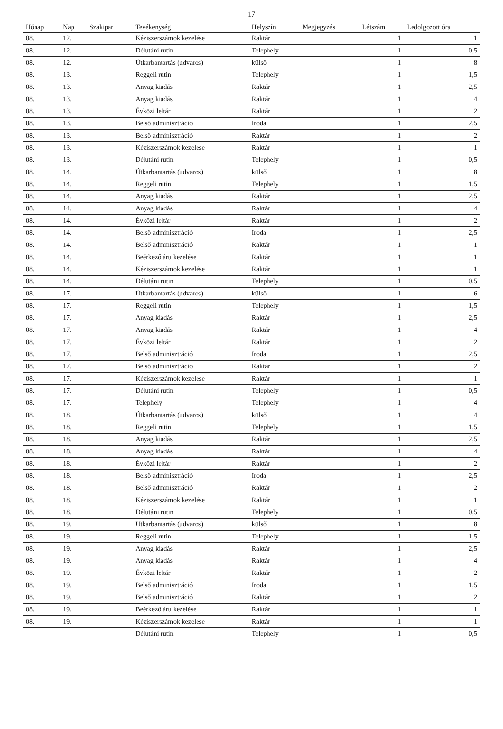17
| Hónap | Nap | Szakipar | Tevékenység | Helyszín | Megjegyzés | Létszám | Ledolgozott óra |
| --- | --- | --- | --- | --- | --- | --- | --- |
| 08. | 12. | | Kéziszerszámok kezelése | Raktár | | 1 | 1 |
| 08. | 12. | | Délutáni rutin | Telephely | | 1 | 0,5 |
| 08. | 12. | | Útkarbantartás (udvaros) | külső | | 1 | 8 |
| 08. | 13. | | Reggeli rutin | Telephely | | 1 | 1,5 |
| 08. | 13. | | Anyag kiadás | Raktár | | 1 | 2,5 |
| 08. | 13. | | Anyag kiadás | Raktár | | 1 | 4 |
| 08. | 13. | | Évközi leltár | Raktár | | 1 | 2 |
| 08. | 13. | | Belső adminisztráció | Iroda | | 1 | 2,5 |
| 08. | 13. | | Belső adminisztráció | Raktár | | 1 | 2 |
| 08. | 13. | | Kéziszerszámok kezelése | Raktár | | 1 | 1 |
| 08. | 13. | | Délutáni rutin | Telephely | | 1 | 0,5 |
| 08. | 14. | | Útkarbantartás (udvaros) | külső | | 1 | 8 |
| 08. | 14. | | Reggeli rutin | Telephely | | 1 | 1,5 |
| 08. | 14. | | Anyag kiadás | Raktár | | 1 | 2,5 |
| 08. | 14. | | Anyag kiadás | Raktár | | 1 | 4 |
| 08. | 14. | | Évközi leltár | Raktár | | 1 | 2 |
| 08. | 14. | | Belső adminisztráció | Iroda | | 1 | 2,5 |
| 08. | 14. | | Belső adminisztráció | Raktár | | 1 | 1 |
| 08. | 14. | | Beérkező áru kezelése | Raktár | | 1 | 1 |
| 08. | 14. | | Kéziszerszámok kezelése | Raktár | | 1 | 1 |
| 08. | 14. | | Délutáni rutin | Telephely | | 1 | 0,5 |
| 08. | 17. | | Útkarbantartás (udvaros) | külső | | 1 | 6 |
| 08. | 17. | | Reggeli rutin | Telephely | | 1 | 1,5 |
| 08. | 17. | | Anyag kiadás | Raktár | | 1 | 2,5 |
| 08. | 17. | | Anyag kiadás | Raktár | | 1 | 4 |
| 08. | 17. | | Évközi leltár | Raktár | | 1 | 2 |
| 08. | 17. | | Belső adminisztráció | Iroda | | 1 | 2,5 |
| 08. | 17. | | Belső adminisztráció | Raktár | | 1 | 2 |
| 08. | 17. | | Kéziszerszámok kezelése | Raktár | | 1 | 1 |
| 08. | 17. | | Délutáni rutin | Telephely | | 1 | 0,5 |
| 08. | 17. | | Telephely | Telephely | | 1 | 4 |
| 08. | 18. | | Útkarbantartás (udvaros) | külső | | 1 | 4 |
| 08. | 18. | | Reggeli rutin | Telephely | | 1 | 1,5 |
| 08. | 18. | | Anyag kiadás | Raktár | | 1 | 2,5 |
| 08. | 18. | | Anyag kiadás | Raktár | | 1 | 4 |
| 08. | 18. | | Évközi leltár | Raktár | | 1 | 2 |
| 08. | 18. | | Belső adminisztráció | Iroda | | 1 | 2,5 |
| 08. | 18. | | Belső adminisztráció | Raktár | | 1 | 2 |
| 08. | 18. | | Kéziszerszámok kezelése | Raktár | | 1 | 1 |
| 08. | 18. | | Délutáni rutin | Telephely | | 1 | 0,5 |
| 08. | 19. | | Útkarbantartás (udvaros) | külső | | 1 | 8 |
| 08. | 19. | | Reggeli rutin | Telephely | | 1 | 1,5 |
| 08. | 19. | | Anyag kiadás | Raktár | | 1 | 2,5 |
| 08. | 19. | | Anyag kiadás | Raktár | | 1 | 4 |
| 08. | 19. | | Évközi leltár | Raktár | | 1 | 2 |
| 08. | 19. | | Belső adminisztráció | Iroda | | 1 | 1,5 |
| 08. | 19. | | Belső adminisztráció | Raktár | | 1 | 2 |
| 08. | 19. | | Beérkező áru kezelése | Raktár | | 1 | 1 |
| 08. | 19. | | Kéziszerszámok kezelése | Raktár | | 1 | 1 |
| | | | Délutáni rutin | Telephely | | 1 | 0,5 |